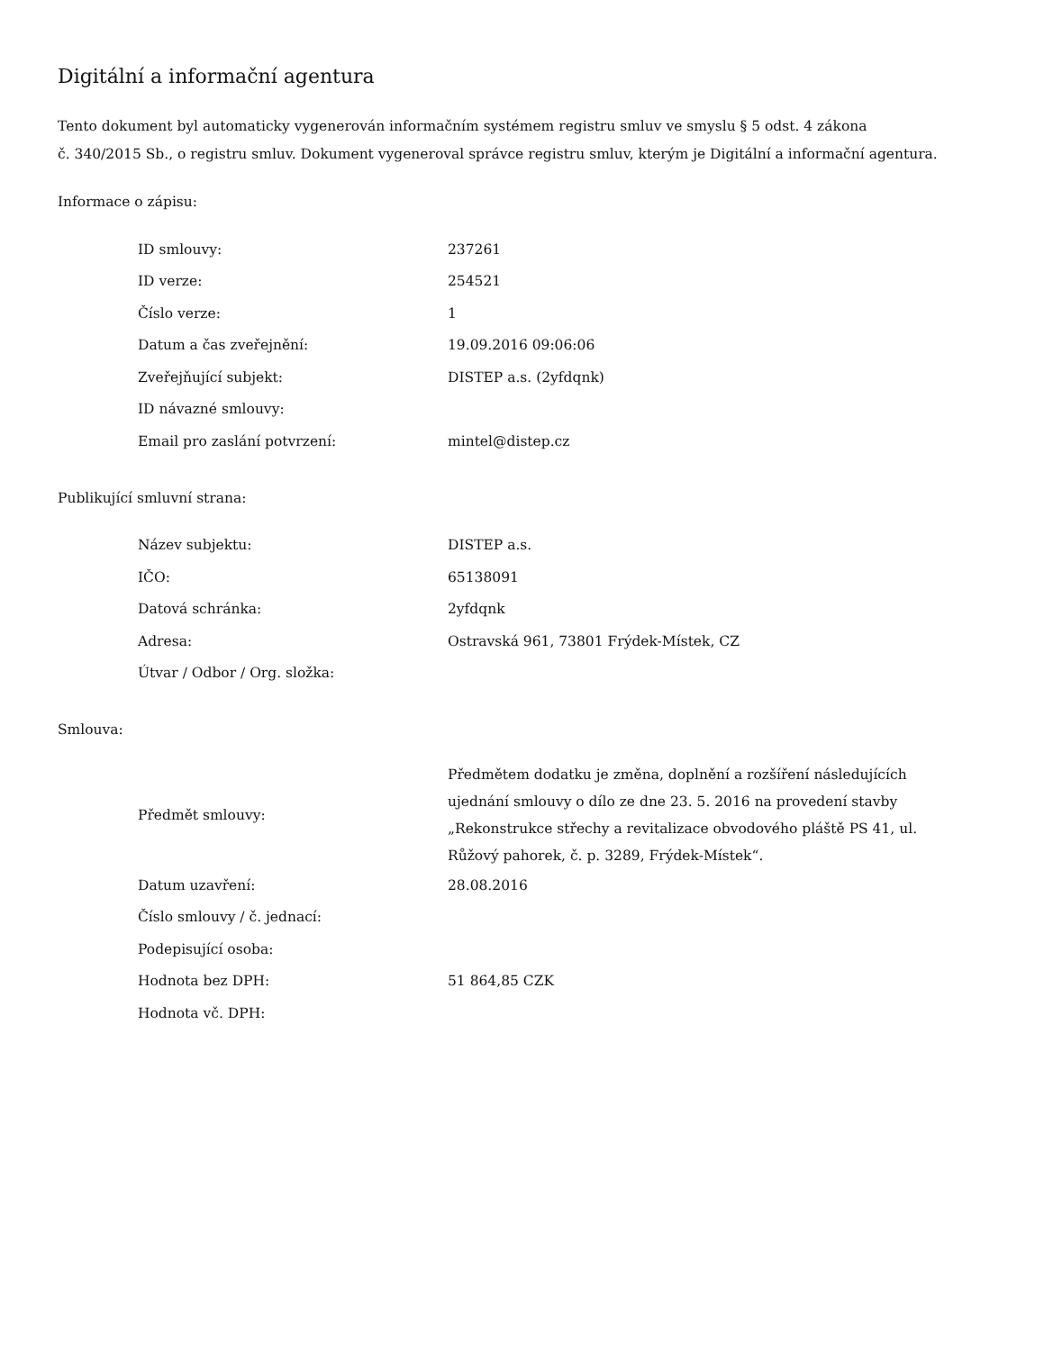Digitální a informační agentura
Tento dokument byl automaticky vygenerován informačním systémem registru smluv ve smyslu § 5 odst. 4 zákona
č. 340/2015 Sb., o registru smluv. Dokument vygeneroval správce registru smluv, kterým je Digitální a informační agentura.
Informace o zápisu:
| ID smlouvy: | 237261 |
| ID verze: | 254521 |
| Číslo verze: | 1 |
| Datum a čas zveřejnění: | 19.09.2016 09:06:06 |
| Zveřejňující subjekt: | DISTEP a.s. (2yfdqnk) |
| ID návazné smlouvy: | |
| Email pro zaslání potvrzení: | mintel@distep.cz |
Publikující smluvní strana:
| Název subjektu: | DISTEP a.s. |
| IČO: | 65138091 |
| Datová schránka: | 2yfdqnk |
| Adresa: | Ostravská 961, 73801 Frýdek-Místek, CZ |
| Útvar / Odbor / Org. složka: | |
Smlouva:
| Předmět smlouvy: | Předmětem dodatku je změna, doplnění a rozšíření následujících ujednání smlouvy o dílo ze dne 23. 5. 2016 na provedení stavby „Rekonstrukce střechy a revitalizace obvodového pláště PS 41, ul. Růžový pahorek, č. p. 3289, Frýdek-Místek“. |
| Datum uzavření: | 28.08.2016 |
| Číslo smlouvy / č. jednací: | |
| Podepisující osoba: | |
| Hodnota bez DPH: | 51 864,85 CZK |
| Hodnota vč. DPH: | |